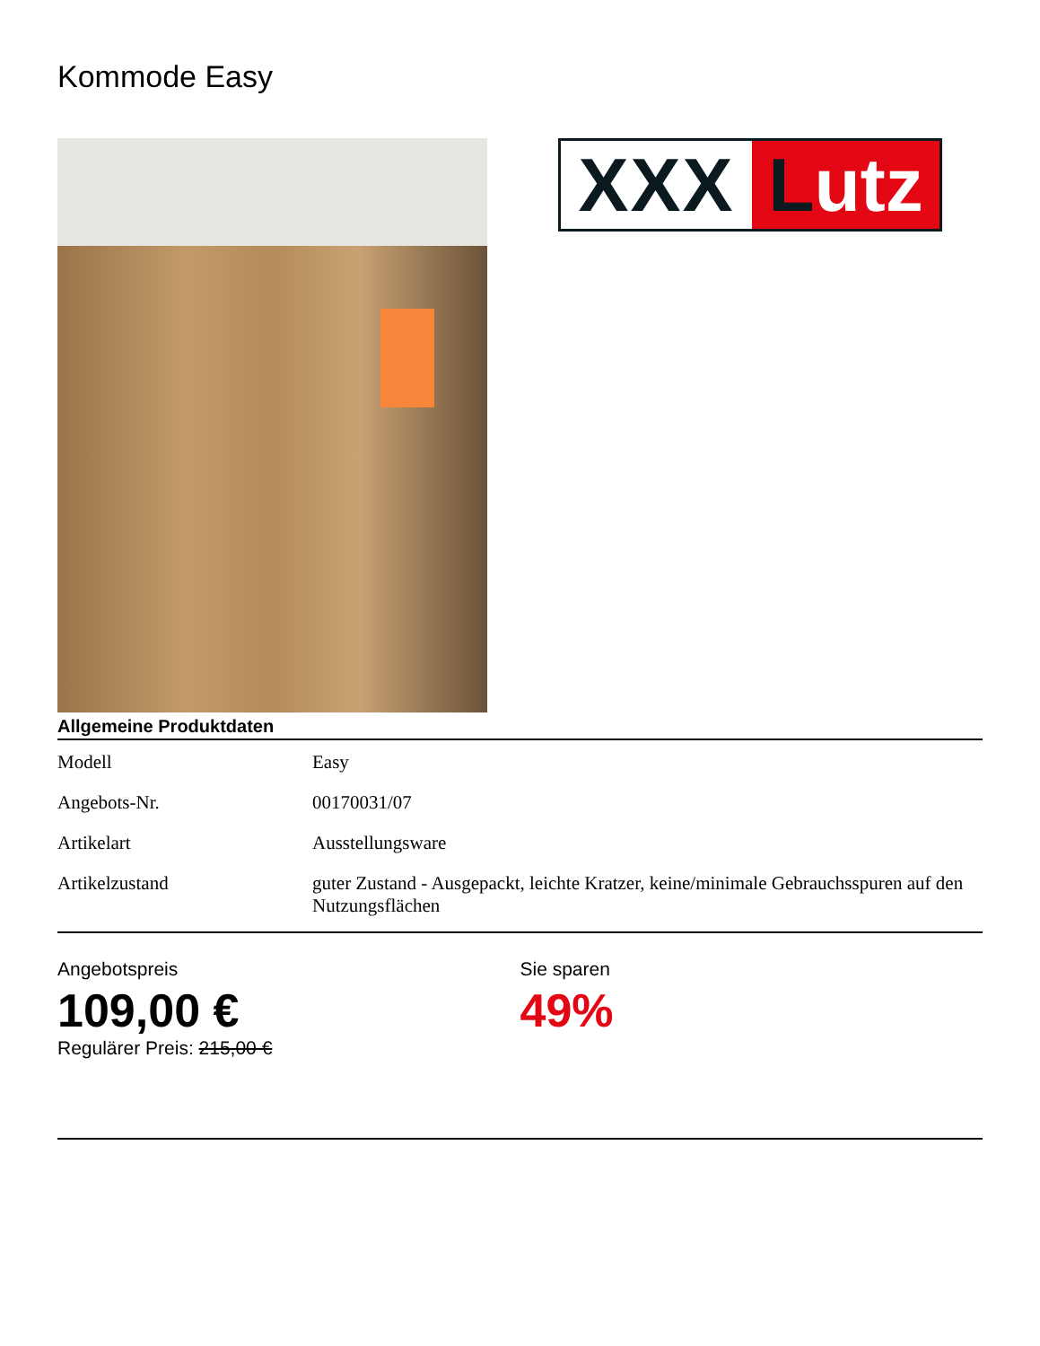Kommode Easy
XXX Lutz
Allgemeine Produktdaten
| Modell | Easy |
| Angebots-Nr. | 00170031/07 |
| Artikelart | Ausstellungsware |
| Artikelzustand | guter Zustand - Ausgepackt, leichte Kratzer, keine/minimale Gebrauchsspuren auf den Nutzungsflächen |
Angebotspreis
109,00 €
Regulärer Preis: 215,00 €
Sie sparen
49%